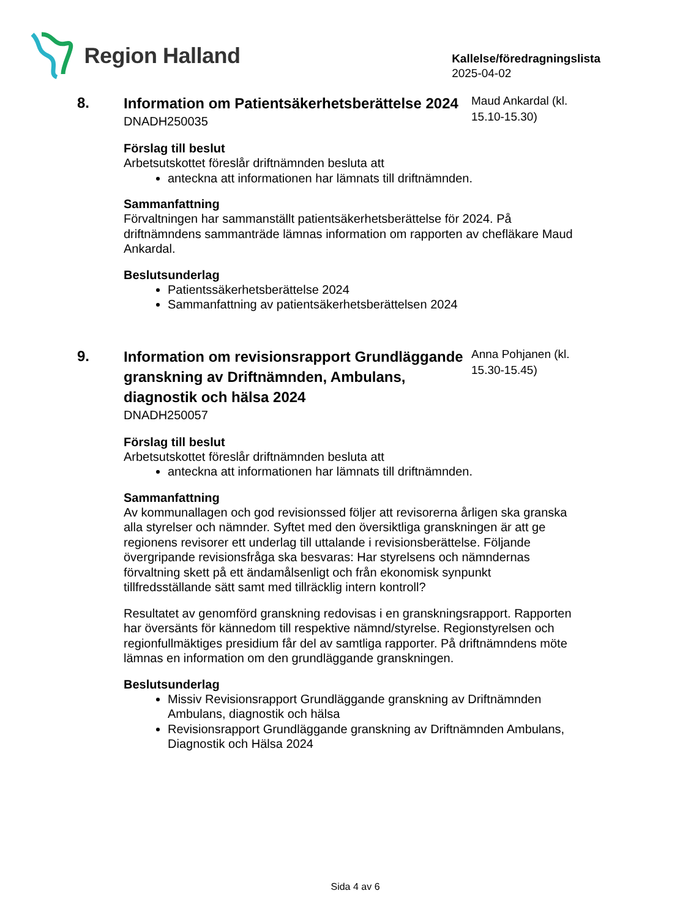Region Halland
Kallelse/föredragningslista
2025-04-02
8.
Information om Patientsäkerhetsberättelse 2024
DNADH250035
Maud Ankardal (kl. 15.10-15.30)
Förslag till beslut
Arbetsutskottet föreslår driftnämnden besluta att
anteckna att informationen har lämnats till driftnämnden.
Sammanfattning
Förvaltningen har sammanställt patientsäkerhetsberättelse för 2024. På driftnämndens sammanträde lämnas information om rapporten av chefläkare Maud Ankardal.
Beslutsunderlag
Patientssäkerhetsberättelse 2024
Sammanfattning av patientsäkerhetsberättelsen 2024
9.
Information om revisionsrapport Grundläggande granskning av Driftnämnden, Ambulans, diagnostik och hälsa 2024
DNADH250057
Anna Pohjanen (kl. 15.30-15.45)
Förslag till beslut
Arbetsutskottet föreslår driftnämnden besluta att
anteckna att informationen har lämnats till driftnämnden.
Sammanfattning
Av kommunallagen och god revisionssed följer att revisorerna årligen ska granska alla styrelser och nämnder. Syftet med den översiktliga granskningen är att ge regionens revisorer ett underlag till uttalande i revisionsberättelse. Följande övergripande revisionsfråga ska besvaras: Har styrelsens och nämndernas förvaltning skett på ett ändamålsenligt och från ekonomisk synpunkt tillfredsställande sätt samt med tillräcklig intern kontroll?
Resultatet av genomförd granskning redovisas i en granskningsrapport. Rapporten har översänts för kännedom till respektive nämnd/styrelse. Regionstyrelsen och regionfullmäktiges presidium får del av samtliga rapporter. På driftnämndens möte lämnas en information om den grundläggande granskningen.
Beslutsunderlag
Missiv Revisionsrapport Grundläggande granskning av Driftnämnden Ambulans, diagnostik och hälsa
Revisionsrapport Grundläggande granskning av Driftnämnden Ambulans, Diagnostik och Hälsa 2024
Sida 4 av 6